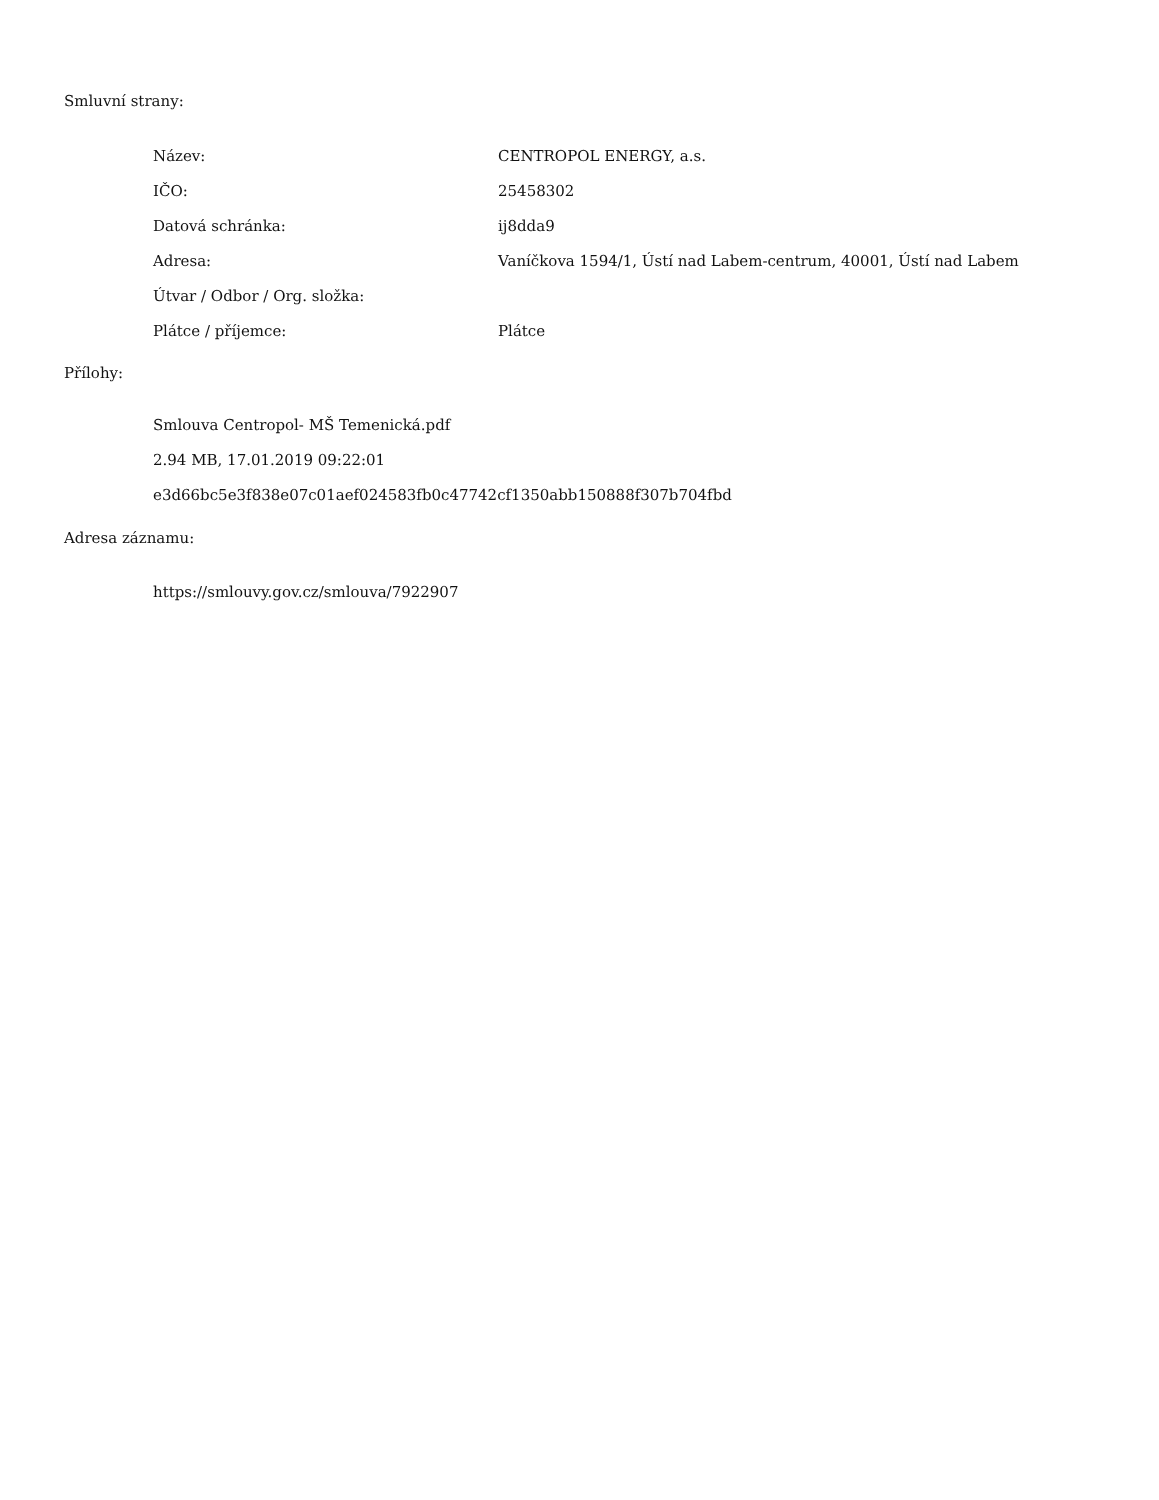Smluvní strany:
| Název: | CENTROPOL ENERGY, a.s. |
| IČO: | 25458302 |
| Datová schránka: | ij8dda9 |
| Adresa: | Vaníčkova 1594/1, Ústí nad Labem-centrum, 40001, Ústí nad Labem |
| Útvar / Odbor / Org. složka: | |
| Plátce / příjemce: | Plátce |
Přílohy:
Smlouva Centropol- MŠ Temenická.pdf
2.94 MB, 17.01.2019 09:22:01
e3d66bc5e3f838e07c01aef024583fb0c47742cf1350abb150888f307b704fbd
Adresa záznamu:
https://smlouvy.gov.cz/smlouva/7922907